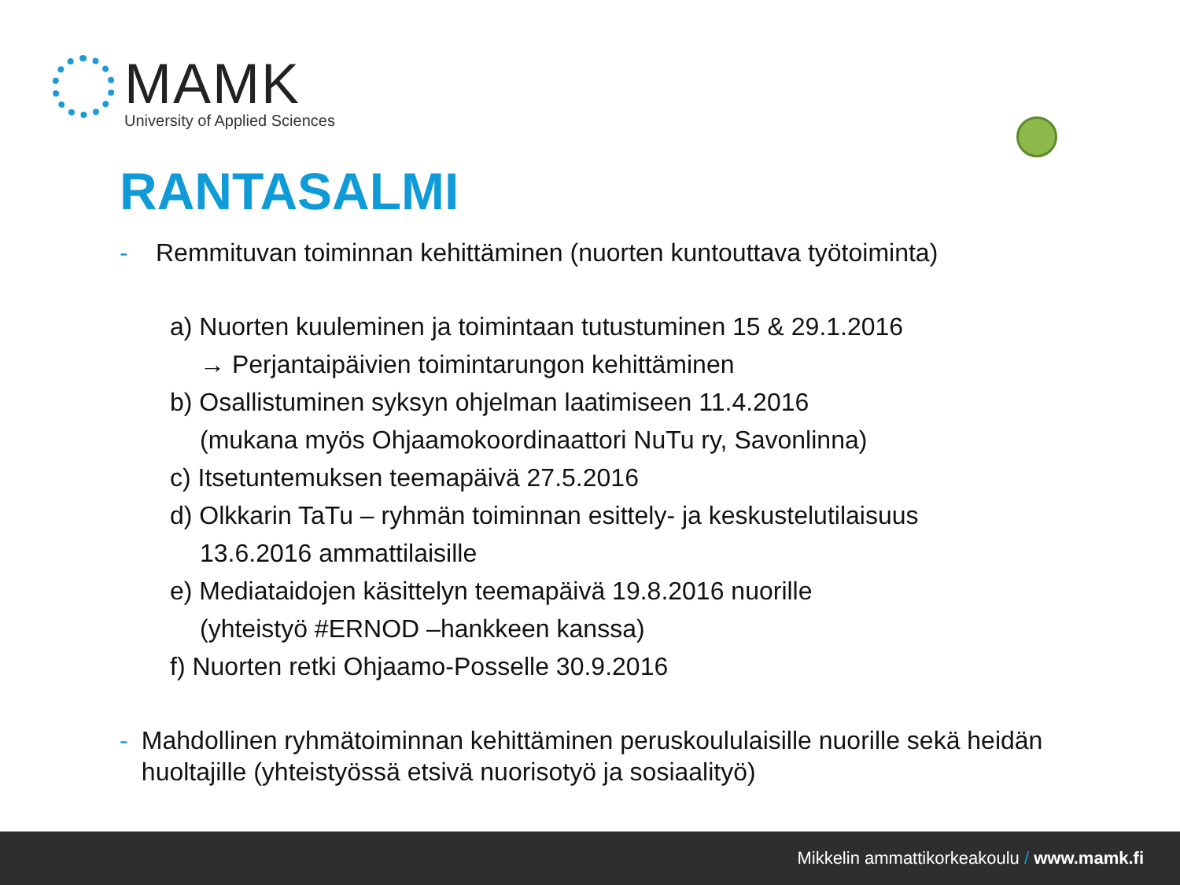MAMK
University of Applied Sciences
RANTASALMI
- Remmituvan toiminnan kehittäminen (nuorten kuntouttava työtoiminta)
a) Nuorten kuuleminen ja toimintaan tutustuminen 15 & 29.1.2016
→ Perjantaipäivien toimintarungon kehittäminen
b) Osallistuminen syksyn ohjelman laatimiseen 11.4.2016
(mukana myös Ohjaamokoordinaattori NuTu ry, Savonlinna)
c) Itsetuntemuksen teemapäivä 27.5.2016
d) Olkkarin TaTu – ryhmän toiminnan esittely- ja keskustelutilaisuus
13.6.2016 ammattilaisille
e) Mediataidojen käsittelyn teemapäivä 19.8.2016 nuorille
(yhteistyö #ERNOD –hankkeen kanssa)
f) Nuorten retki Ohjaamo-Posselle 30.9.2016
- Mahdollinen ryhmätoiminnan kehittäminen peruskoululaisille nuorille sekä heidän huoltajille (yhteistyössä etsivä nuorisotyö ja sosiaalityö)
Mikkelin ammattikorkeakoulu / www.mamk.fi